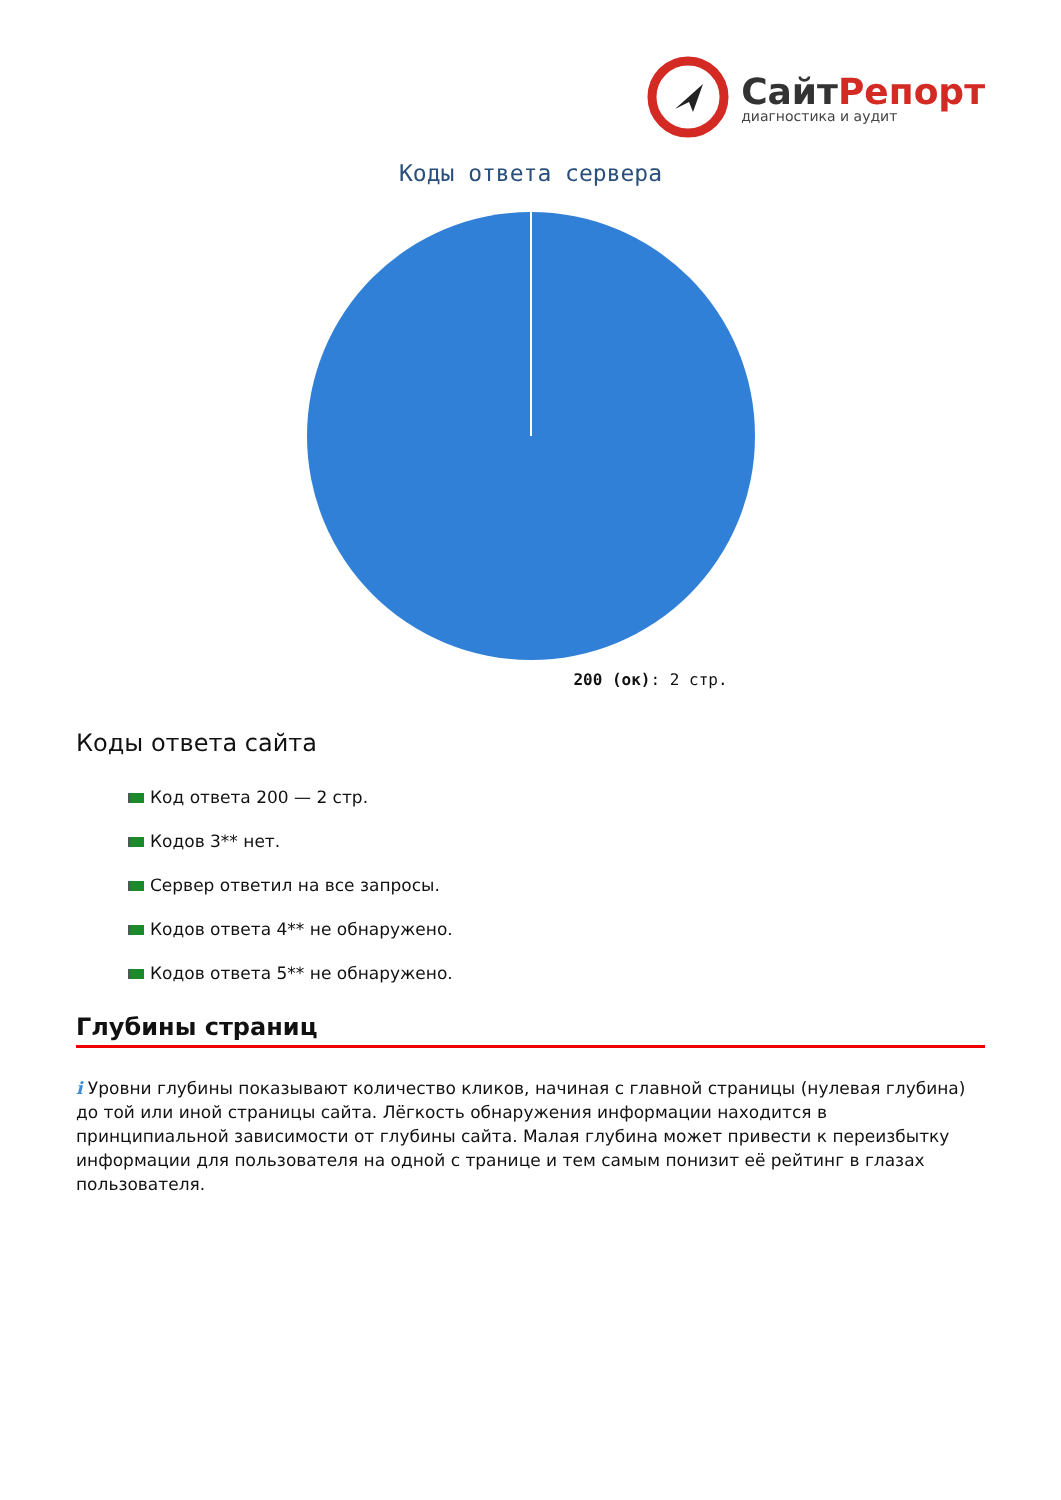СайтРепорт
диагностика и аудит
Коды ответа сервера
200 (ок): 2 стр.
Коды ответа сайта
Код ответа 200 — 2 стр.
Кодов 3** нет.
Сервер ответил на все запросы.
Кодов ответа 4** не обнаружено.
Кодов ответа 5** не обнаружено.
Глубины страниц
i Уровни глубины показывают количество кликов, начиная с главной страницы (нулевая глубина) до той или иной страницы сайта. Лёгкость обнаружения информации находится в принципиальной зависимости от глубины сайта. Малая глубина может привести к переизбытку информации для пользователя на одной с транице и тем самым понизит её рейтинг в глазах пользователя.